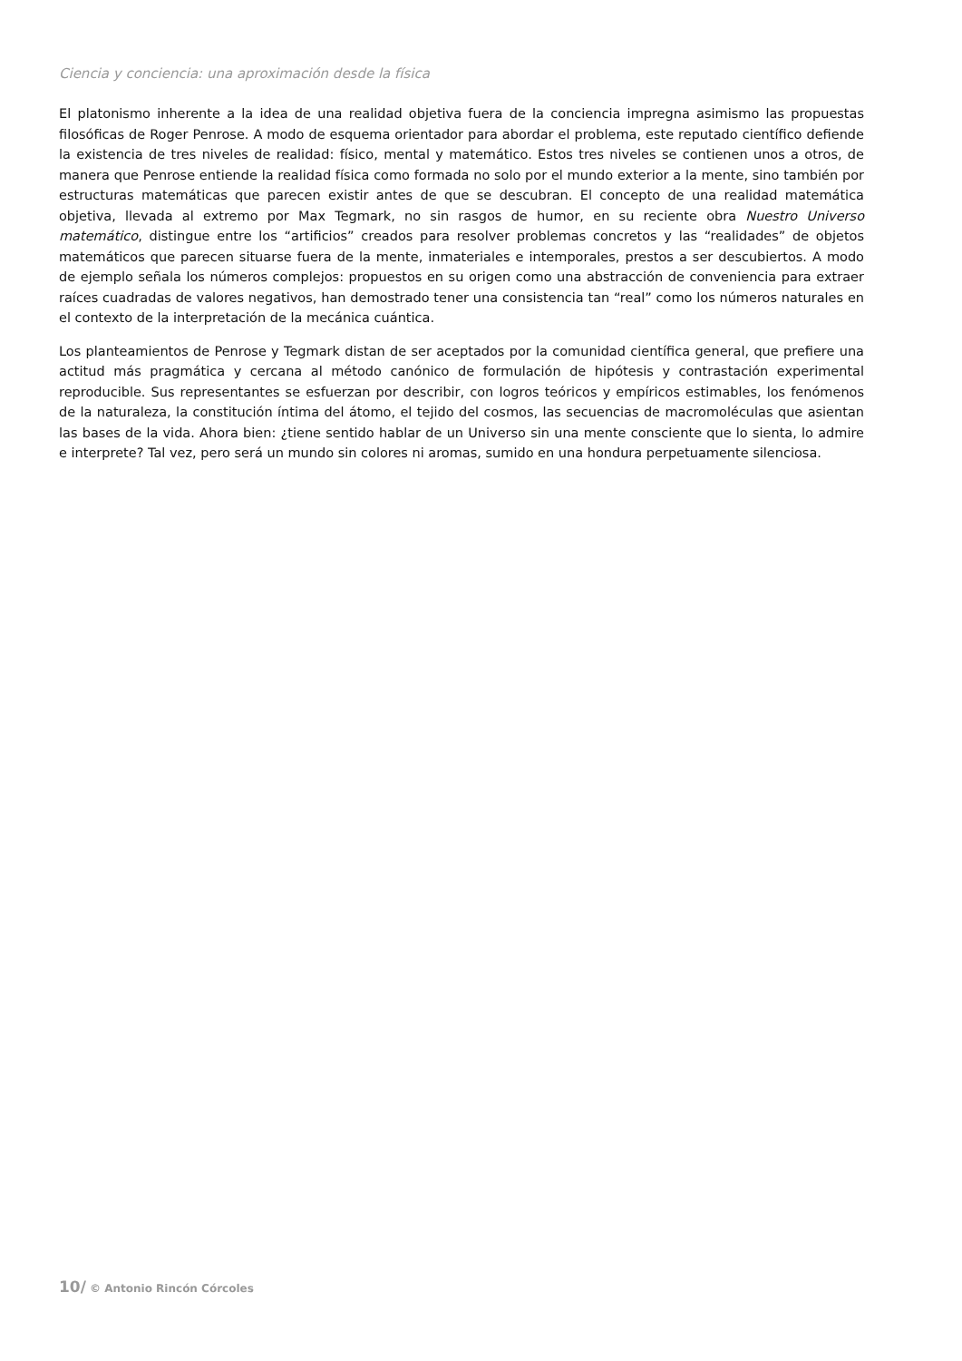Ciencia y conciencia: una aproximación desde la física
El platonismo inherente a la idea de una realidad objetiva fuera de la conciencia impregna asimismo las propuestas filosóficas de Roger Penrose. A modo de esquema orientador para abordar el problema, este reputado científico defiende la existencia de tres niveles de realidad: físico, mental y matemático. Estos tres niveles se contienen unos a otros, de manera que Penrose entiende la realidad física como formada no solo por el mundo exterior a la mente, sino también por estructuras matemáticas que parecen existir antes de que se descubran. El concepto de una realidad matemática objetiva, llevada al extremo por Max Tegmark, no sin rasgos de humor, en su reciente obra Nuestro Universo matemático, distingue entre los “artificios” creados para resolver problemas concretos y las “realidades” de objetos matemáticos que parecen situarse fuera de la mente, inmateriales e intemporales, prestos a ser descubiertos. A modo de ejemplo señala los números complejos: propuestos en su origen como una abstracción de conveniencia para extraer raíces cuadradas de valores negativos, han demostrado tener una consistencia tan “real” como los números naturales en el contexto de la interpretación de la mecánica cuántica.
Los planteamientos de Penrose y Tegmark distan de ser aceptados por la comunidad científica general, que prefiere una actitud más pragmática y cercana al método canónico de formulación de hipótesis y contrastación experimental reproducible. Sus representantes se esfuerzan por describir, con logros teóricos y empíricos estimables, los fenómenos de la naturaleza, la constitución íntima del átomo, el tejido del cosmos, las secuencias de macromoléculas que asientan las bases de la vida. Ahora bien: ¿tiene sentido hablar de un Universo sin una mente consciente que lo sienta, lo admire e interprete? Tal vez, pero será un mundo sin colores ni aromas, sumido en una hondura perpetuamente silenciosa.
10/ © Antonio Rincón Córcoles